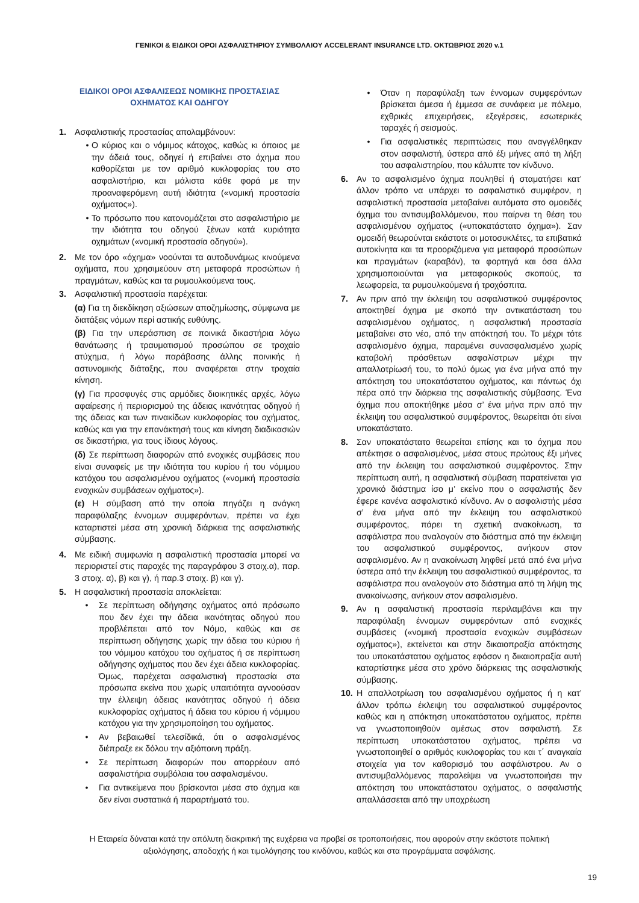ΓΕΝΙΚΟΙ & ΕΙΔΙΚΟΙ ΟΡΟΙ ΑΣΦΑΛΙΣΤΗΡΙΟΥ ΣΥΜΒΟΛΑΙΟΥ ACCELERANT INSURANCE LTD. ΟΚΤΩΒΡΙΟΣ 2020 v.1
ΕΙΔΙΚΟΙ ΟΡΟΙ ΑΣΦΑΛΙΣΕΩΣ ΝΟΜΙΚΗΣ ΠΡΟΣΤΑΣΙΑΣ
ΟΧΗΜΑΤΟΣ ΚΑΙ ΟΔΗΓΟΥ
1. Ασφαλιστικής προστασίας απολαμβάνουν:
• Ο κύριος και ο νόμιμος κάτοχος, καθώς κι όποιος με την άδειά τους, οδηγεί ή επιβαίνει στο όχημα που καθορίζεται με τον αριθμό κυκλοφορίας του στο ασφαλιστήριο, και μάλιστα κάθε φορά με την προαναφερόμενη αυτή ιδιότητα («νομική προστασία οχήματος»).
• Το πρόσωπο που κατονομάζεται στο ασφαλιστήριο με την ιδιότητα του οδηγού ξένων κατά κυριότητα οχημάτων («νομική προστασία οδηγού»).
2. Με τον όρο «όχημα» νοούνται τα αυτοδυνάμως κινούμενα οχήματα, που χρησιμεύουν στη μεταφορά προσώπων ή πραγμάτων, καθώς και τα ρυμουλκούμενα τους.
3. Ασφαλιστική προστασία παρέχεται:
(α) Για τη διεκδίκηση αξιώσεων αποζημίωσης, σύμφωνα με διατάξεις νόμων περί αστικής ευθύνης.
(β) Για την υπεράσπιση σε ποινικά δικαστήρια λόγω θανάτωσης ή τραυματισμού προσώπου σε τροχαίο ατύχημα, ή λόγω παράβασης άλλης ποινικής ή αστυνομικής διάταξης, που αναφέρεται στην τροχαία κίνηση.
(γ) Για προσφυγές στις αρμόδιες διοικητικές αρχές, λόγω αφαίρεσης ή περιορισμού της άδειας ικανότητας οδηγού ή της άδειας και των πινακίδων κυκλοφορίας του οχήματος, καθώς και για την επανάκτησή τους και κίνηση διαδικασιών σε δικαστήρια, για τους ίδιους λόγους.
(δ) Σε περίπτωση διαφορών από ενοχικές συμβάσεις που είναι συναφείς με την ιδιότητα του κυρίου ή του νόμιμου κατόχου του ασφαλισμένου οχήματος («νομική προστασία ενοχικών συμβάσεων οχήματος»).
(ε) Η σύμβαση από την οποία πηγάζει η ανάγκη παραφύλαξης έννομων συμφερόντων, πρέπει να έχει καταρτιστεί μέσα στη χρονική διάρκεια της ασφαλιστικής σύμβασης.
4. Με ειδική συμφωνία η ασφαλιστική προστασία μπορεί να περιοριστεί στις παροχές της παραγράφου 3 στοιχ.α), παρ. 3 στοιχ. α), β) και γ), ή παρ.3 στοιχ. β) και γ).
5. Η ασφαλιστική προστασία αποκλείεται:
• Σε περίπτωση οδήγησης οχήματος από πρόσωπο που δεν έχει την άδεια ικανότητας οδηγού που προβλέπεται από τον Νόμο, καθώς και σε περίπτωση οδήγησης χωρίς την άδεια του κύριου ή του νόμιμου κατόχου του οχήματος ή σε περίπτωση οδήγησης οχήματος που δεν έχει άδεια κυκλοφορίας. Όμως, παρέχεται ασφαλιστική προστασία στα πρόσωπα εκείνα που χωρίς υπαιτιότητα αγνοούσαν την έλλειψη άδειας ικανότητας οδηγού ή άδεια κυκλοφορίας οχήματος ή άδεια του κύριου ή νόμιμου κατόχου για την χρησιμοποίηση του οχήματος.
• Αν βεβαιωθεί τελεσίδικά, ότι ο ασφαλισμένος διέπραξε εκ δόλου την αξιόποινη πράξη.
• Σε περίπτωση διαφορών που απορρέουν από ασφαλιστήρια συμβόλαια του ασφαλισμένου.
• Για αντικείμενα που βρίσκονται μέσα στο όχημα και δεν είναι συστατικά ή παραρτήματά του.
• Όταν η παραφύλαξη των έννομων συμφερόντων βρίσκεται άμεσα ή έμμεσα σε συνάφεια με πόλεμο, εχθρικές επιχειρήσεις, εξεγέρσεις, εσωτερικές ταραχές ή σεισμούς.
• Για ασφαλιστικές περιπτώσεις που αναγγέλθηκαν στον ασφαλιστή, ύστερα από έξι μήνες από τη λήξη του ασφαλιστηρίου, που κάλυπτε τον κίνδυνο.
6. Αν το ασφαλισμένο όχημα πουληθεί ή σταματήσει κατ’ άλλον τρόπο να υπάρχει το ασφαλιστικό συμφέρον, η ασφαλιστική προστασία μεταβαίνει αυτόματα στο ομοειδές όχημα του αντισυμβαλλόμενου, που παίρνει τη θέση του ασφαλισμένου οχήματος («υποκατάστατο όχημα»). Σαν ομοειδή θεωρούνται εκάστοτε οι μοτοσυκλέτες, τα επιβατικά αυτοκίνητα και τα προοριζόμενα για μεταφορά προσώπων και πραγμάτων (καραβάν), τα φορτηγά και όσα άλλα χρησιμοποιούνται για μεταφορικούς σκοπούς, τα λεωφορεία, τα ρυμουλκούμενα ή τροχόσπιτα.
7. Αν πριν από την έκλειψη του ασφαλιστικού συμφέροντος αποκτηθεί όχημα με σκοπό την αντικατάσταση του ασφαλισμένου οχήματος, η ασφαλιστική προστασία μεταβαίνει στο νέο, από την απόκτησή του. Το μέχρι τότε ασφαλισμένο όχημα, παραμένει συνασφαλισμένο χωρίς καταβολή πρόσθετων ασφαλίστρων μέχρι την απαλλοτρίωσή του, το πολύ όμως για ένα μήνα από την απόκτηση του υποκατάστατου οχήματος, και πάντως όχι πέρα από την διάρκεια της ασφαλιστικής σύμβασης. Ένα όχημα που αποκτήθηκε μέσα σ’ ένα μήνα πριν από την έκλειψη του ασφαλιστικού συμφέροντος, θεωρείται ότι είναι υποκατάστατο.
8. Σαν υποκατάστατο θεωρείται επίσης και το όχημα που απέκτησε ο ασφαλισμένος, μέσα στους πρώτους έξι μήνες από την έκλειψη του ασφαλιστικού συμφέροντος. Στην περίπτωση αυτή, η ασφαλιστική σύμβαση παρατείνεται για χρονικό διάστημα ίσο μ’ εκείνο που ο ασφαλιστής δεν έφερε κανένα ασφαλιστικό κίνδυνο. Αν ο ασφαλιστής μέσα σ’ ένα μήνα από την έκλειψη του ασφαλιστικού συμφέροντος, πάρει τη σχετική ανακοίνωση, τα ασφάλιστρα που αναλογούν στο διάστημα από την έκλειψη του ασφαλιστικού συμφέροντος, ανήκουν στον ασφαλισμένο. Αν η ανακοίνωση ληφθεί μετά από ένα μήνα ύστερα από την έκλειψη του ασφαλιστικού συμφέροντος, τα ασφάλιστρα που αναλογούν στο διάστημα από τη λήψη της ανακοίνωσης, ανήκουν στον ασφαλισμένο.
9. Αν η ασφαλιστική προστασία περιλαμβάνει και την παραφύλαξη έννομων συμφερόντων από ενοχικές συμβάσεις («νομική προστασία ενοχικών συμβάσεων οχήματος»), εκτείνεται και στην δικαιοπραξία απόκτησης του υποκατάστατου οχήματος εφόσον η δικαιοπραξία αυτή καταρτίστηκε μέσα στο χρόνο διάρκειας της ασφαλιστικής σύμβασης.
10. Η απαλλοτρίωση του ασφαλισμένου οχήματος ή η κατ’ άλλον τρόπω έκλειψη του ασφαλιστικού συμφέροντος καθώς και η απόκτηση υποκατάστατου οχήματος, πρέπει να γνωστοποιηθούν αμέσως στον ασφαλιστή. Σε περίπτωση υποκατάστατου οχήματος, πρέπει να γνωστοποιηθεί ο αριθμός κυκλοφορίας του και τ΄ αναγκαία στοιχεία για τον καθορισμό του ασφάλιστρου. Αν ο αντισυμβαλλόμενος παραλείψει να γνωστοποιήσει την απόκτηση του υποκατάστατου οχήματος, ο ασφαλιστής απαλλάσσεται από την υποχρέωση
Η Εταιρεία δύναται κατά την απόλυτη διακριτική της ευχέρεια να προβεί σε τροποποιήσεις, που αφορούν στην εκάστοτε πολιτική αξιολόγησης, αποδοχής ή και τιμολόγησης του κινδύνου, καθώς και στα προγράμματα ασφάλισης.
19